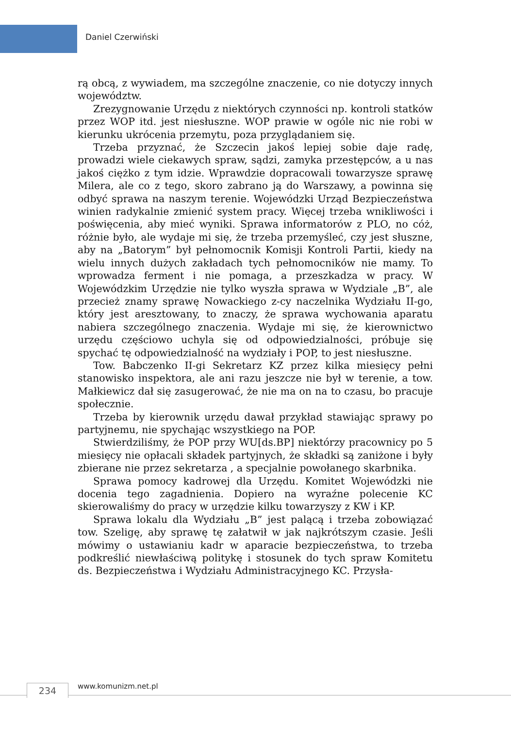Daniel Czerwiński
rą obcą, z wywiadem, ma szczególne znaczenie, co nie dotyczy innych województw.
Zrezygnowanie Urzędu z niektórych czynności np. kontroli statków przez WOP itd. jest niesłuszne. WOP prawie w ogóle nic nie robi w kierunku ukrócenia przemytu, poza przyglądaniem się.
Trzeba przyznać, że Szczecin jakoś lepiej sobie daje radę, prowadzi wiele ciekawych spraw, sądzi, zamyka przestępców, a u nas jakoś ciężko z tym idzie. Wprawdzie dopracowali towarzysze sprawę Milera, ale co z tego, skoro zabrano ją do Warszawy, a powinna się odbyć sprawa na naszym terenie. Wojewódzki Urząd Bezpieczeństwa winien radykalnie zmienić system pracy. Więcej trzeba wnikliwości i poświęcenia, aby mieć wyniki. Sprawa informatorów z PLO, no cóż, różnie było, ale wydaje mi się, że trzeba przemyśleć, czy jest słuszne, aby na „Batorym” był pełnomocnik Komisji Kontroli Partii, kiedy na wielu innych dużych zakładach tych pełnomocników nie mamy. To wprowadza ferment i nie pomaga, a przeszkadza w pracy. W Wojewódzkim Urzędzie nie tylko wyszła sprawa w Wydziale „B”, ale przecież znamy sprawę Nowackiego z-cy naczelnika Wydziału II-go, który jest aresztowany, to znaczy, że sprawa wychowania aparatu nabiera szczególnego znaczenia. Wydaje mi się, że kierownictwo urzędu częściowo uchyla się od odpowiedzialności, próbuje się spychać tę odpowiedzialność na wydziały i POP, to jest niesłuszne.
Tow. Babczenko II-gi Sekretarz KZ przez kilka miesięcy pełni stanowisko inspektora, ale ani razu jeszcze nie był w terenie, a tow. Małkiewicz dał się zasugerować, że nie ma on na to czasu, bo pracuje społecznie.
Trzeba by kierownik urzędu dawał przykład stawiając sprawy po partyjnemu, nie spychając wszystkiego na POP.
Stwierdziliśmy, że POP przy WU[ds.BP] niektórzy pracownicy po 5 miesięcy nie opłacali składek partyjnych, że składki są zaniżone i były zbierane nie przez sekretarza , a specjalnie powołanego skarbnika.
Sprawa pomocy kadrowej dla Urzędu. Komitet Wojewódzki nie docenia tego zagadnienia. Dopiero na wyraźne polecenie KC skierowaliśmy do pracy w urzędzie kilku towarzyszy z KW i KP.
Sprawa lokalu dla Wydziału „B” jest palącą i trzeba zobowiązać tow. Szeligę, aby sprawę tę załatwił w jak najkrótszym czasie. Jeśli mówimy o ustawianiu kadr w aparacie bezpieczeństwa, to trzeba podkreślić niewłaściwą politykę i stosunek do tych spraw Komitetu ds. Bezpieczeństwa i Wydziału Administracyjnego KC. Przysła-
234 www.komunizm.net.pl